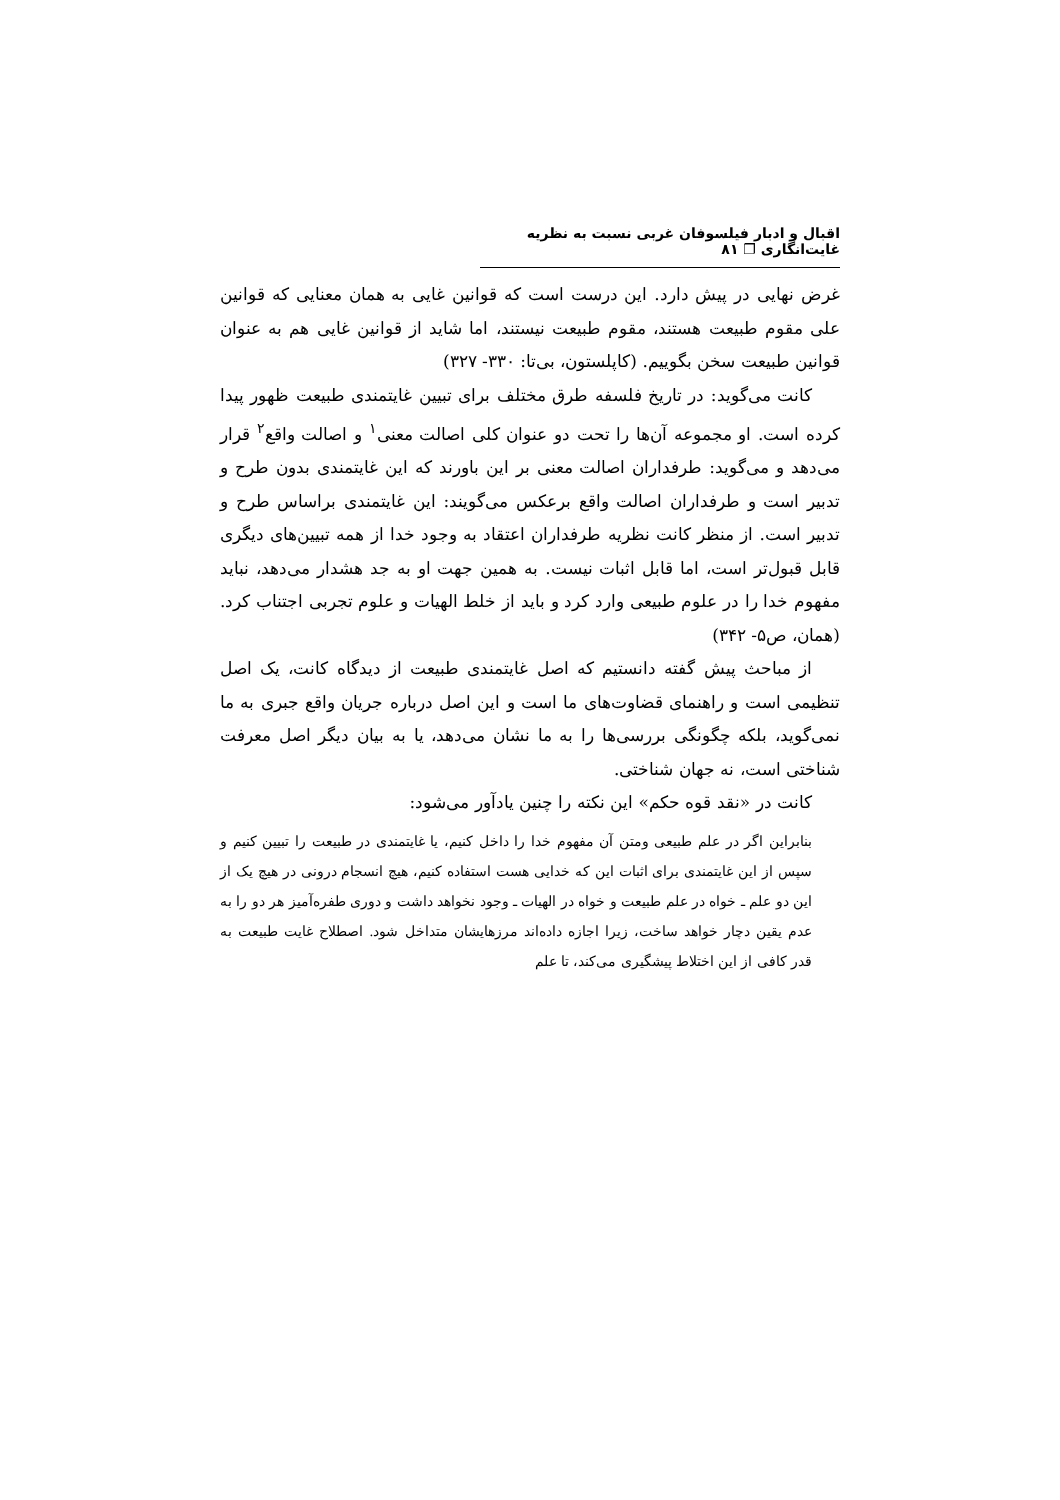اقبال و ادبار فیلسوفان غربی نسبت به نظریه غایت‌انگاری ❐ ۸۱
غرض نهایی در پیش دارد. این درست است که قوانین غایی به همان معنایی که قوانین علی مقوم طبیعت هستند، مقوم طبیعت نیستند، اما شاید از قوانین غایی هم به عنوان قوانین طبیعت سخن بگوییم. (کاپلستون، بی‌تا: ۳۳۰- ۳۲۷)
کانت می‌گوید: در تاریخ فلسفه طرق مختلف برای تبیین غایتمندی طبیعت ظهور پیدا کرده است. او مجموعه آن‌ها را تحت دو عنوان کلی اصالت معنی<sup>۱</sup> و اصالت واقع<sup>۲</sup> قرار می‌دهد و می‌گوید: طرفداران اصالت معنی بر این باورند که این غایتمندی بدون طرح و تدبیر است و طرفداران اصالت واقع برعکس می‌گویند: این غایتمندی براساس طرح و تدبیر است. از منظر کانت نظریه طرفداران اعتقاد به وجود خدا از همه تبیین‌های دیگری قابل قبول‌تر است، اما قابل اثبات نیست. به همین جهت او به جد هشدار می‌دهد، نباید مفهوم خدا را در علوم طبیعی وارد کرد و باید از خلط الهیات و علوم تجربی اجتناب کرد. (همان، ص۵- ۳۴۲)
از مباحث پیش گفته دانستیم که اصل غایتمندی طبیعت از دیدگاه کانت، یک اصل تنظیمی است و راهنمای قضاوت‌های ما است و این اصل درباره جریان واقع جبری به ما نمی‌گوید، بلکه چگونگی بررسی‌ها را به ما نشان می‌دهد، یا به بیان دیگر اصل معرفت شناختی است، نه جهان شناختی.
کانت در «نقد قوه حکم» این نکته را چنین یادآور می‌شود:
بنابراین اگر در علم طبیعی ومتن آن مفهوم خدا را داخل کنیم، یا غایتمندی در طبیعت را تبیین کنیم و سپس از این غایتمندی برای اثبات این که خدایی هست استفاده کنیم، هیچ انسجام درونی در هیچ یک از این دو علم ـ خواه در علم طبیعت و خواه در الهیات ـ وجود نخواهد داشت و دوری طفره‌آمیز هر دو را به عدم یقین دچار خواهد ساخت، زیرا اجازه داده‌اند مرزهایشان متداخل شود. اصطلاح غایت طبیعت به قدر کافی از این اختلاط پیشگیری می‌کند، تا علم